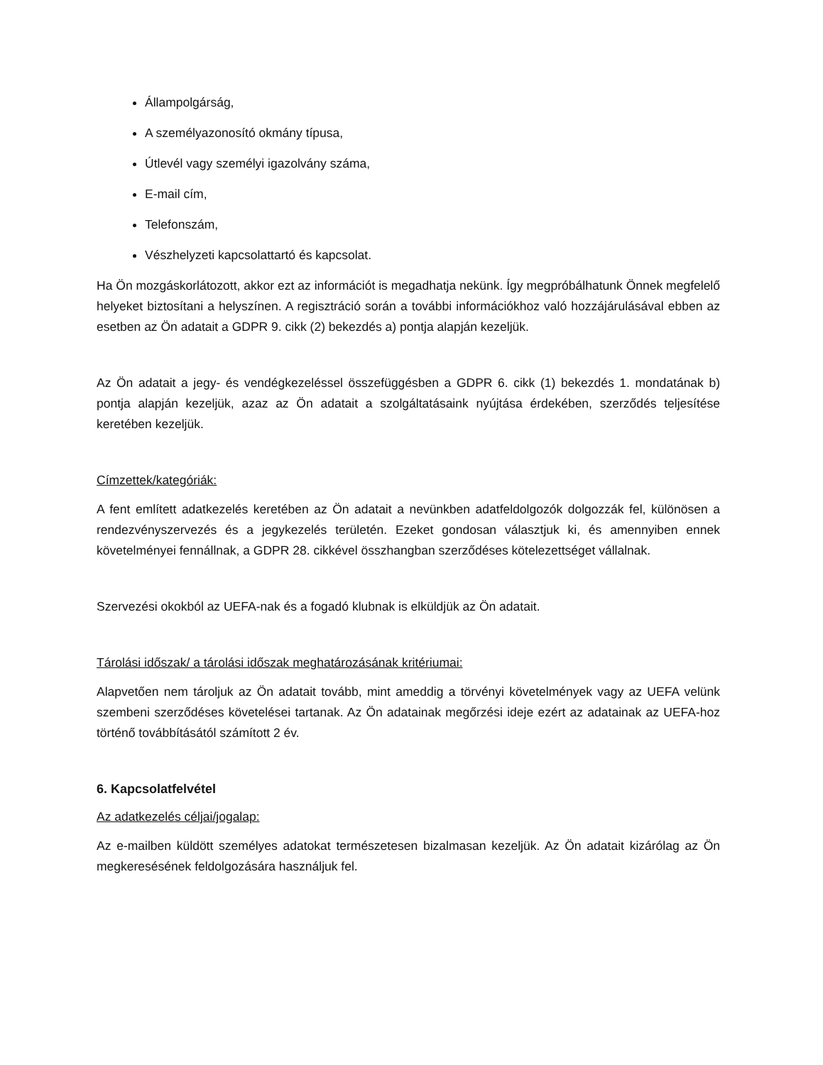Állampolgárság,
A személyazonosító okmány típusa,
Útlevél vagy személyi igazolvány száma,
E-mail cím,
Telefonszám,
Vészhelyzeti kapcsolattartó és kapcsolat.
Ha Ön mozgáskorlátozott, akkor ezt az információt is megadhatja nekünk. Így megpróbálhatunk Önnek megfelelő helyeket biztosítani a helyszínen. A regisztráció során a további információkhoz való hozzájárulásával ebben az esetben az Ön adatait a GDPR 9. cikk (2) bekezdés a) pontja alapján kezeljük.
Az Ön adatait a jegy- és vendégkezeléssel összefüggésben a GDPR 6. cikk (1) bekezdés 1. mondatának b) pontja alapján kezeljük, azaz az Ön adatait a szolgáltatásaink nyújtása érdekében, szerződés teljesítése keretében kezeljük.
Címzettek/kategóriák:
A fent említett adatkezelés keretében az Ön adatait a nevünkben adatfeldolgozók dolgozzák fel, különösen a rendezvényszervezés és a jegykezelés területén. Ezeket gondosan választjuk ki, és amennyiben ennek követelményei fennállnak, a GDPR 28. cikkével összhangban szerződéses kötelezettséget vállalnak.
Szervezési okokból az UEFA-nak és a fogadó klubnak is elküldjük az Ön adatait.
Tárolási időszak/ a tárolási időszak meghatározásának kritériumai:
Alapvetően nem tároljuk az Ön adatait tovább, mint ameddig a törvényi követelmények vagy az UEFA velünk szembeni szerződéses követelései tartanak. Az Ön adatainak megőrzési ideje ezért az adatainak az UEFA-hoz történő továbbításától számított 2 év.
6. Kapcsolatfelvétel
Az adatkezelés céljai/jogalap:
Az e-mailben küldött személyes adatokat természetesen bizalmasan kezeljük. Az Ön adatait kizárólag az Ön megkeresésének feldolgozására használjuk fel.